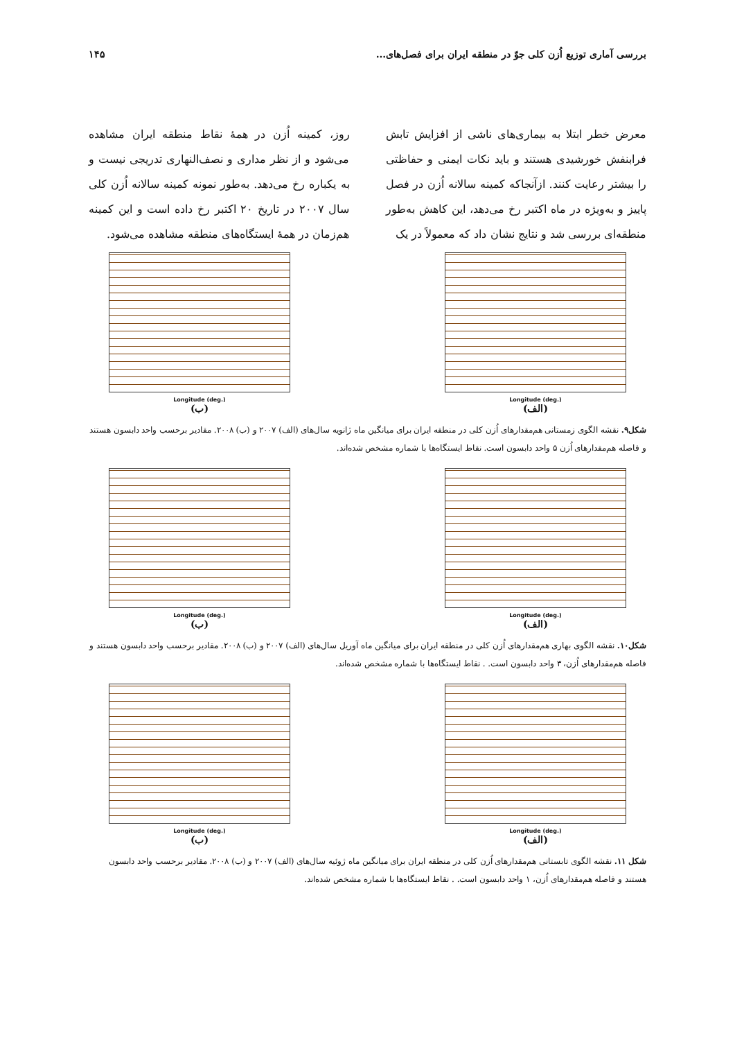بررسی آماری توزیع اُزن کلی جوّ در منطقه ایران برای فصل‌های... ۱۴۵
معرض خطر ابتلا به بیماری‌های ناشی از افزایش تابش فرابنفش خورشیدی هستند و باید نکات ایمنی و حفاظتی را بیشتر رعایت کنند. ازآنجاکه کمینه سالانه اُزن در فصل پاییز و به‌ویژه در ماه اکتبر رخ می‌دهد، این کاهش به‌طور منطقه‌ای بررسی شد و نتایج نشان داد که معمولاً در یک
روز، کمینه اُزن در همهٔ نقاط منطقه ایران مشاهده می‌شود و از نظر مداری و نصف‌النهاری تدریجی نیست و به یکباره رخ می‌دهد. به‌طور نمونه کمینه سالانه اُزن کلی سال ۲۰۰۷ در تاریخ ۲۰ اکتبر رخ داده است و این کمینه هم‌زمان در همهٔ ایستگاه‌های منطقه مشاهده می‌شود.
Longitude (deg.)
(الف)
Longitude (deg.)
(ب)
شکل۹. نقشه الگوی زمستانی هم‌مقدارهای اُزن کلی در منطقه ایران برای میانگین ماه ژانویه سال‌های (الف) ۲۰۰۷ و (ب) ۲۰۰۸. مقادیر برحسب واحد دابسون هستند و فاصله هم‌مقدارهای اُزن ۵ واحد دابسون است. نقاط ایستگاه‌ها با شماره مشخص شده‌اند.
Longitude (deg.)
(الف)
Longitude (deg.)
(ب)
شکل۱۰. نقشه الگوی بهاری هم‌مقدارهای اُزن کلی در منطقه ایران برای میانگین ماه آوریل سال‌های (الف) ۲۰۰۷ و (ب) ۲۰۰۸. مقادیر برحسب واحد دابسون هستند و فاصله هم‌مقدارهای اُزن، ۳ واحد دابسون است. . نقاط ایستگاه‌ها با شماره مشخص شده‌اند.
Longitude (deg.)
(الف)
Longitude (deg.)
(ب)
شکل ۱۱. نقشه الگوی تابستانی هم‌مقدارهای اُزن کلی در منطقه ایران برای میانگین ماه ژوئیه سال‌های (الف) ۲۰۰۷ و (ب) ۲۰۰۸. مقادیر برحسب واحد دابسون هستند و فاصله هم‌مقدارهای اُزن، ۱ واحد دابسون است. . نقاط ایستگاه‌ها با شماره مشخص شده‌اند.